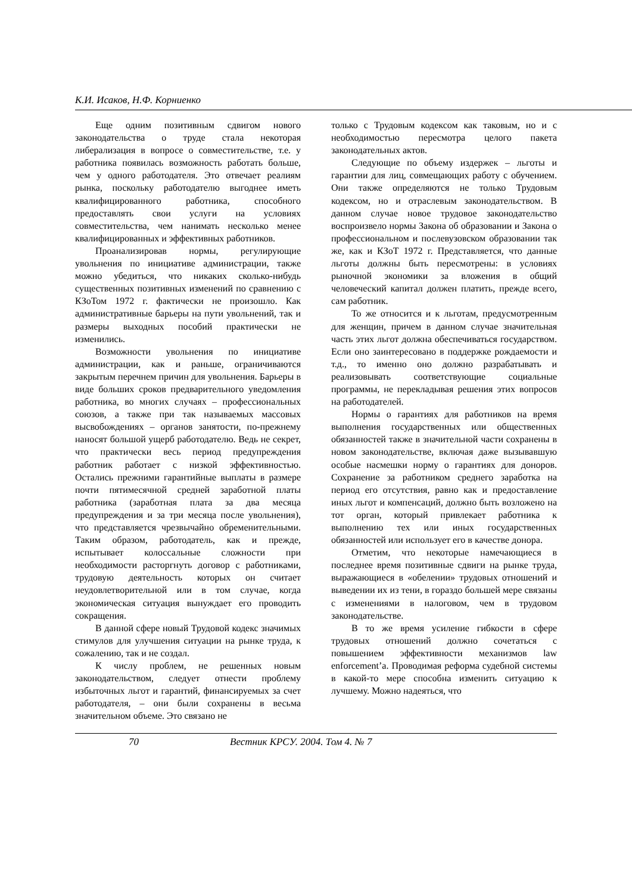К.И. Исаков, Н.Ф. Корниенко
Еще одним позитивным сдвигом нового законодательства о труде стала некоторая либерализация в вопросе о совместительстве, т.е. у работника появилась возможность работать больше, чем у одного работодателя. Это отвечает реалиям рынка, поскольку работодателю выгоднее иметь квалифицированного работника, способного предоставлять свои услуги на условиях совместительства, чем нанимать несколько менее квалифицированных и эффективных работников.
Проанализировав нормы, регулирующие увольнения по инициативе администрации, также можно убедиться, что никаких сколько-нибудь существенных позитивных изменений по сравнению с КЗоТом 1972 г. фактически не произошло. Как административные барьеры на пути увольнений, так и размеры выходных пособий практически не изменились.
Возможности увольнения по инициативе администрации, как и раньше, ограничиваются закрытым перечнем причин для увольнения. Барьеры в виде больших сроков предварительного уведомления работника, во многих случаях – профессиональных союзов, а также при так называемых массовых высвобождениях – органов занятости, по-прежнему наносят большой ущерб работодателю. Ведь не секрет, что практически весь период предупреждения работник работает с низкой эффективностью. Остались прежними гарантийные выплаты в размере почти пятимесячной средней заработной платы работника (заработная плата за два месяца предупреждения и за три месяца после увольнения), что представляется чрезвычайно обременительными. Таким образом, работодатель, как и прежде, испытывает колоссальные сложности при необходимости расторгнуть договор с работниками, трудовую деятельность которых он считает неудовлетворительной или в том случае, когда экономическая ситуация вынуждает его проводить сокращения.
В данной сфере новый Трудовой кодекс значимых стимулов для улучшения ситуации на рынке труда, к сожалению, так и не создал.
К числу проблем, не решенных новым законодательством, следует отнести проблему избыточных льгот и гарантий, финансируемых за счет работодателя, – они были сохранены в весьма значительном объеме. Это связано не
только с Трудовым кодексом как таковым, но и с необходимостью пересмотра целого пакета законодательных актов.
Следующие по объему издержек – льготы и гарантии для лиц, совмещающих работу с обучением. Они также определяются не только Трудовым кодексом, но и отраслевым законодательством. В данном случае новое трудовое законодательство воспроизвело нормы Закона об образовании и Закона о профессиональном и послевузовском образовании так же, как и КЗоТ 1972 г. Представляется, что данные льготы должны быть пересмотрены: в условиях рыночной экономики за вложения в общий человеческий капитал должен платить, прежде всего, сам работник.
То же относится и к льготам, предусмотренным для женщин, причем в данном случае значительная часть этих льгот должна обеспечиваться государством. Если оно заинтересовано в поддержке рождаемости и т.д., то именно оно должно разрабатывать и реализовывать соответствующие социальные программы, не перекладывая решения этих вопросов на работодателей.
Нормы о гарантиях для работников на время выполнения государственных или общественных обязанностей также в значительной части сохранены в новом законодательстве, включая даже вызывавшую особые насмешки норму о гарантиях для доноров. Сохранение за работником среднего заработка на период его отсутствия, равно как и предоставление иных льгот и компенсаций, должно быть возложено на тот орган, который привлекает работника к выполнению тех или иных государственных обязанностей или использует его в качестве донора.
Отметим, что некоторые намечающиеся в последнее время позитивные сдвиги на рынке труда, выражающиеся в «обелении» трудовых отношений и выведении их из тени, в гораздо большей мере связаны с изменениями в налоговом, чем в трудовом законодательстве.
В то же время усиление гибкости в сфере трудовых отношений должно сочетаться с повышением эффективности механизмов law enforcement’а. Проводимая реформа судебной системы в какой-то мере способна изменить ситуацию к лучшему. Можно надеяться, что
70 Вестник КРСУ. 2004. Том 4. № 7